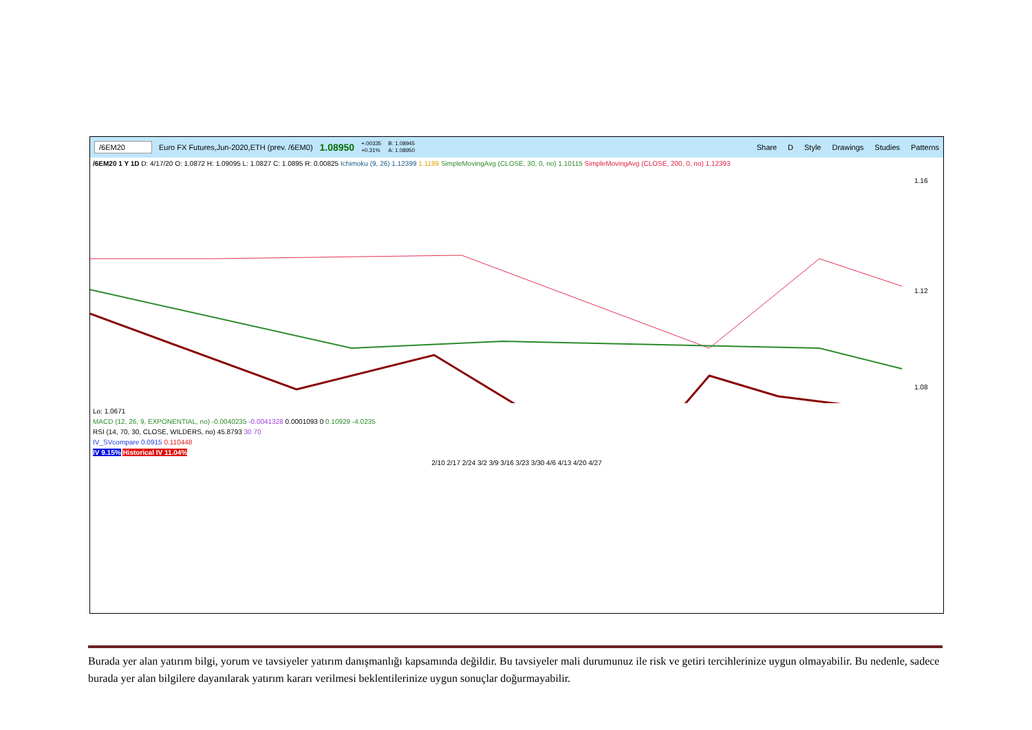/6EM20 Euro FX Futures,Jun-2020,ETH (prev. /6EM0) 1.08950 +.00335
+0.31% B: 1.08945
A: 1.08950 Share D Style Drawings Studies Patterns
/6EM20 1 Y 1D D: 4/17/20 O: 1.0872 H: 1.09095 L: 1.0827 C: 1.0895 R: 0.00825 Ichimoku (9, 26) 1.12399 1.1199 SimpleMovingAvg (CLOSE, 30, 0, no) 1.10115 SimpleMovingAvg (CLOSE, 200, 0, no) 1.12393
1.16
1.12
1.08
Lo: 1.0671
MACD (12, 26, 9, EXPONENTIAL, no) -0.0040235 -0.0041328 0.0001093 0 0.10929 -4.0235
RSI (14, 70, 30, CLOSE, WILDERS, no) 45.8793 30 70
IV_SVcompare 0.0915 0.110448
IV 9.15% Historical IV 11.04%
2/10 2/17 2/24 3/2 3/9 3/16 3/23 3/30 4/6 4/13 4/20 4/27
Burada yer alan yatırım bilgi, yorum ve tavsiyeler yatırım danışmanlığı kapsamında değildir. Bu tavsiyeler mali durumunuz ile risk ve getiri tercihlerinize uygun olmayabilir. Bu nedenle, sadece burada yer alan bilgilere dayanılarak yatırım kararı verilmesi beklentilerinize uygun sonuçlar doğurmayabilir.